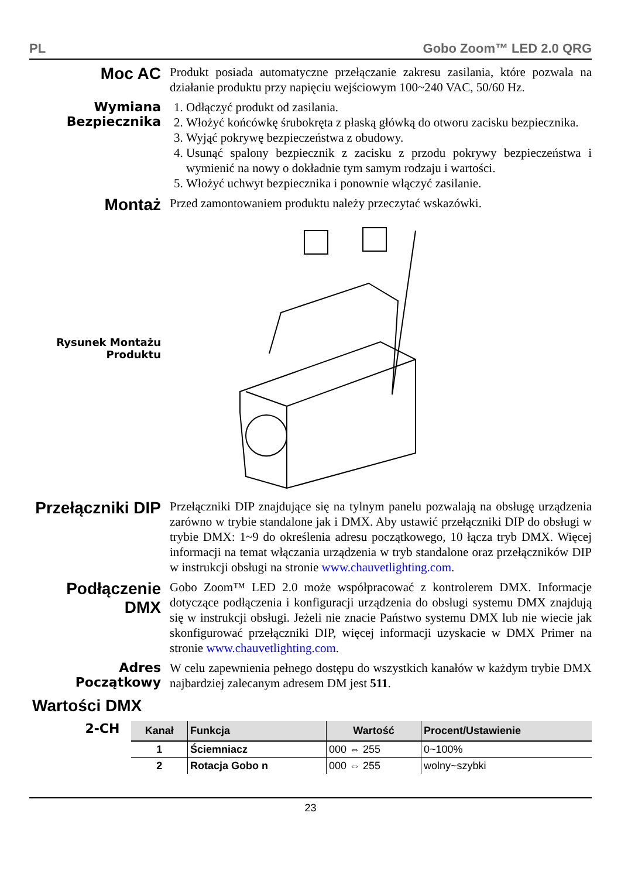PL Gobo Zoom™ LED 2.0 QRG
Moc AC
Produkt posiada automatyczne przełączanie zakresu zasilania, które pozwala na działanie produktu przy napięciu wejściowym 100~240 VAC, 50/60 Hz.
Wymiana Bezpiecznika
1. Odłączyć produkt od zasilania.
2. Włożyć końcówkę śrubokręta z płaską główką do otworu zacisku bezpiecznika.
3. Wyjąć pokrywę bezpieczeństwa z obudowy.
4. Usunąć spalony bezpiecznik z zacisku z przodu pokrywy bezpieczeństwa i wymienić na nowy o dokładnie tym samym rodzaju i wartości.
5. Włożyć uchwyt bezpiecznika i ponownie włączyć zasilanie.
Montaż
Przed zamontowaniem produktu należy przeczytać wskazówki.
Rysunek Montażu Produktu
Przełączniki DIP
Przełączniki DIP znajdujące się na tylnym panelu pozwalają na obsługę urządzenia zarówno w trybie standalone jak i DMX. Aby ustawić przełączniki DIP do obsługi w trybie DMX: 1~9 do określenia adresu początkowego, 10 łącza tryb DMX. Więcej informacji na temat włączania urządzenia w tryb standalone oraz przełączników DIP w instrukcji obsługi na stronie www.chauvetlighting.com.
Podłączenie DMX
Gobo Zoom™ LED 2.0 może współpracować z kontrolerem DMX. Informacje dotyczące podłączenia i konfiguracji urządzenia do obsługi systemu DMX znajdują się w instrukcji obsługi. Jeżeli nie znacie Państwo systemu DMX lub nie wiecie jak skonfigurować przełączniki DIP, więcej informacji uzyskacie w DMX Primer na stronie www.chauvetlighting.com.
Adres Początkowy
W celu zapewnienia pełnego dostępu do wszystkich kanałów w każdym trybie DMX najbardziej zalecanym adresem DM jest 511.
Wartości DMX
2-CH
| Kanał | Funkcja | Wartość | Procent/Ustawienie |
| --- | --- | --- | --- |
| 1 | Ściemniacz | 000 ⇔ 255 | 0~100% |
| 2 | Rotacja Gobo n | 000 ⇔ 255 | wolny~szybki |
23